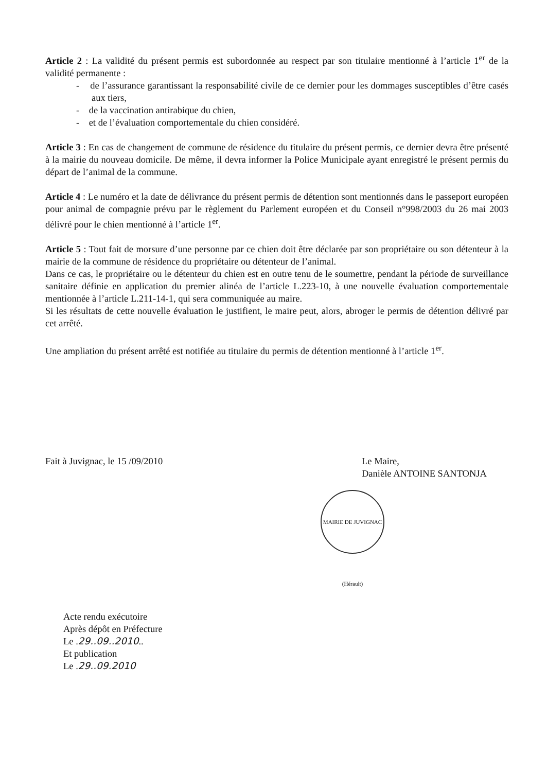Article 2 : La validité du présent permis est subordonnée au respect par son titulaire mentionné à l’article 1<sup>er</sup> de la validité permanente :
- de l’assurance garantissant la responsabilité civile de ce dernier pour les dommages susceptibles d’être casés aux tiers,
- de la vaccination antirabique du chien,
- et de l’évaluation comportementale du chien considéré.
Article 3 : En cas de changement de commune de résidence du titulaire du présent permis, ce dernier devra être présenté à la mairie du nouveau domicile. De même, il devra informer la Police Municipale ayant enregistré le présent permis du départ de l’animal de la commune.
Article 4 : Le numéro et la date de délivrance du présent permis de détention sont mentionnés dans le passeport européen pour animal de compagnie prévu par le règlement du Parlement européen et du Conseil n°998/2003 du 26 mai 2003 délivré pour le chien mentionné à l’article 1<sup>er</sup>.
Article 5 : Tout fait de morsure d’une personne par ce chien doit être déclarée par son propriétaire ou son détenteur à la mairie de la commune de résidence du propriétaire ou détenteur de l’animal.
Dans ce cas, le propriétaire ou le détenteur du chien est en outre tenu de le soumettre, pendant la période de surveillance sanitaire définie en application du premier alinéa de l’article L.223-10, à une nouvelle évaluation comportementale mentionnée à l’article L.211-14-1, qui sera communiquée au maire.
Si les résultats de cette nouvelle évaluation le justifient, le maire peut, alors, abroger le permis de détention délivré par cet arrêté.
Une ampliation du présent arrêté est notifiée au titulaire du permis de détention mentionné à l’article 1<sup>er</sup>.
Fait à Juvignac, le 15 /09/2010
Le Maire,
Danièle ANTOINE SANTONJA
MAIRIE DE JUVIGNAC (Hérault)
Acte rendu exécutoire
Après dépôt en Préfecture
Le .29..09..2010..
Et publication
Le .29..09.2010